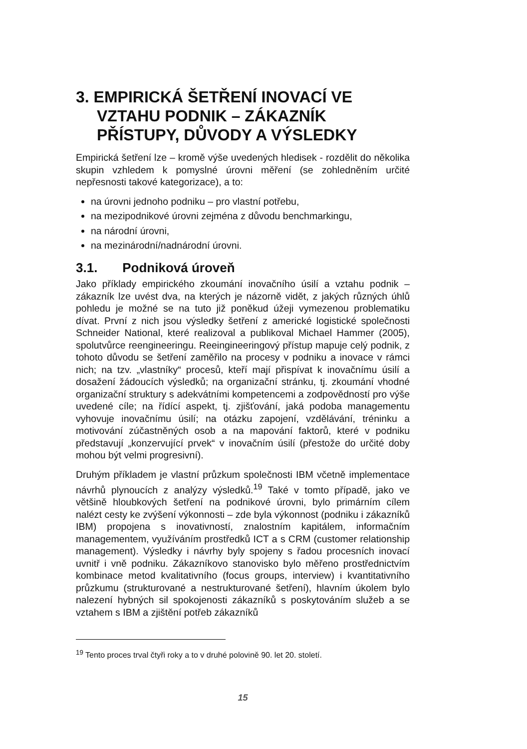3. EMPIRICKÁ ŠETŘENÍ INOVACÍ VE VZTAHU PODNIK – ZÁKAZNÍK PŘÍSTUPY, DŮVODY A VÝSLEDKY
Empirická šetření lze – kromě výše uvedených hledisek - rozdělit do několika skupin vzhledem k pomyslné úrovni měření (se zohledněním určité nepřesnosti takové kategorizace), a to:
na úrovni jednoho podniku – pro vlastní potřebu,
na mezipodnikové úrovni zejména z důvodu benchmarkingu,
na národní úrovni,
na mezinárodní/nadnárodní úrovni.
3.1. Podniková úroveň
Jako příklady empirického zkoumání inovačního úsilí a vztahu podnik – zákazník lze uvést dva, na kterých je názorně vidět, z jakých různých úhlů pohledu je možné se na tuto již poněkud úžeji vymezenou problematiku dívat. První z nich jsou výsledky šetření z americké logistické společnosti Schneider National, které realizoval a publikoval Michael Hammer (2005), spolutvůrce reengineeringu. Reeingineeringový přístup mapuje celý podnik, z tohoto důvodu se šetření zaměřilo na procesy v podniku a inovace v rámci nich; na tzv. „vlastníky“ procesů, kteří mají přispívat k inovačnímu úsilí a dosažení žádoucích výsledků; na organizační stránku, tj. zkoumání vhodné organizační struktury s adekvátními kompetencemi a zodpovědností pro výše uvedené cíle; na řídící aspekt, tj. zjišťování, jaká podoba managementu vyhovuje inovačnímu úsilí; na otázku zapojení, vzdělávání, tréninku a motivování zúčastněných osob a na mapování faktorů, které v podniku představují „konzervující prvek“ v inovačním úsilí (přestože do určité doby mohou být velmi progresivní).
Druhým příkladem je vlastní průzkum společnosti IBM včetně implementace návrhů plynoucích z analýzy výsledků.<sup>19</sup> Také v tomto případě, jako ve většině hloubkových šetření na podnikové úrovni, bylo primárním cílem nalézt cesty ke zvýšení výkonnosti – zde byla výkonnost (podniku i zákazníků IBM) propojena s inovativností, znalostním kapitálem, informačním managementem, využíváním prostředků ICT a s CRM (customer relationship management). Výsledky i návrhy byly spojeny s řadou procesních inovací uvnitř i vně podniku. Zákazníkovo stanovisko bylo měřeno prostřednictvím kombinace metod kvalitativního (focus groups, interview) i kvantitativního průzkumu (strukturované a nestrukturované šetření), hlavním úkolem bylo nalezení hybných sil spokojenosti zákazníků s poskytováním služeb a se vztahem s IBM a zjištění potřeb zákazníků
<sup>19</sup> Tento proces trval čtyři roky a to v druhé polovině 90. let 20. století.
15